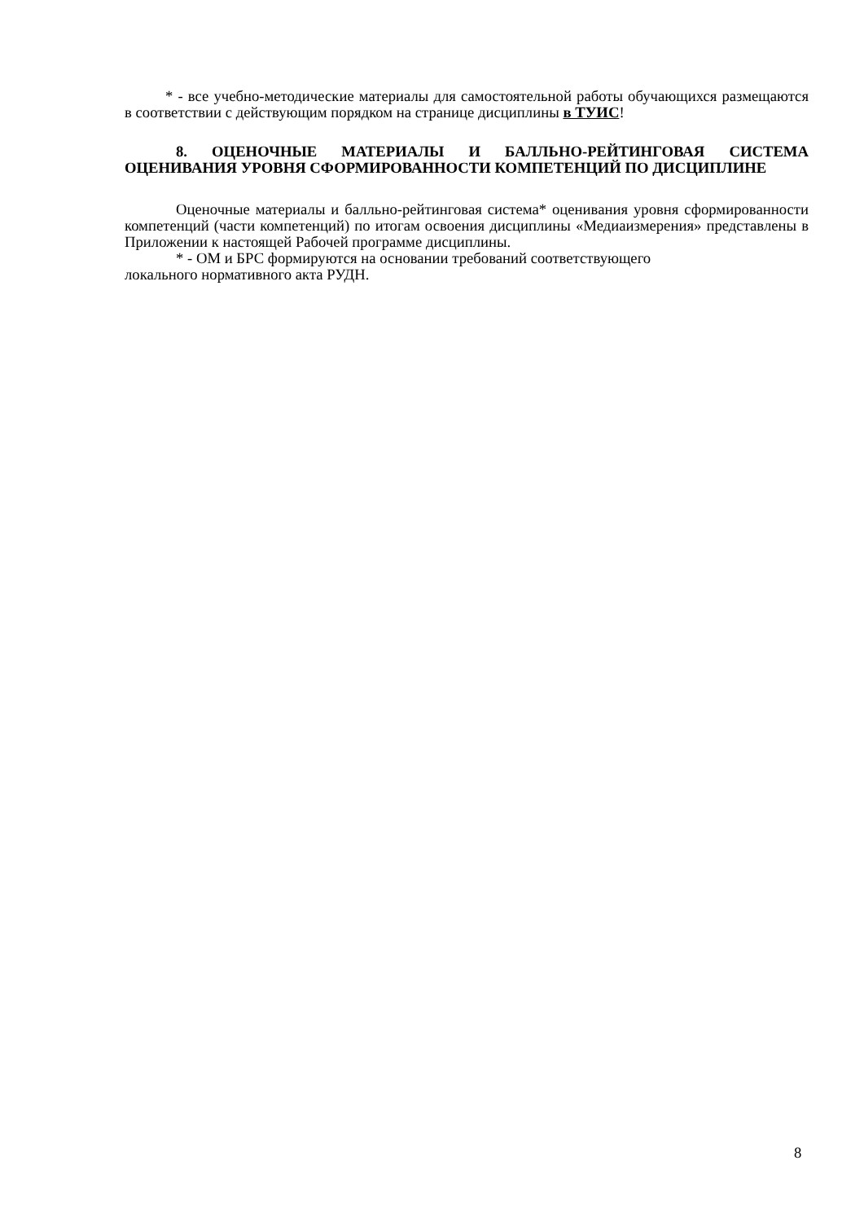* - все учебно-методические материалы для самостоятельной работы обучающихся размещаются в соответствии с действующим порядком на странице дисциплины в ТУИС!
8. ОЦЕНОЧНЫЕ МАТЕРИАЛЫ И БАЛЛЬНО-РЕЙТИНГОВАЯ СИСТЕМА ОЦЕНИВАНИЯ УРОВНЯ СФОРМИРОВАННОСТИ КОМПЕТЕНЦИЙ ПО ДИСЦИПЛИНЕ
Оценочные материалы и балльно-рейтинговая система* оценивания уровня сформированности компетенций (части компетенций) по итогам освоения дисциплины «Медиаизмерения» представлены в Приложении к настоящей Рабочей программе дисциплины.
* - ОМ и БРС формируются на основании требований соответствующего
локального нормативного акта РУДН.
8